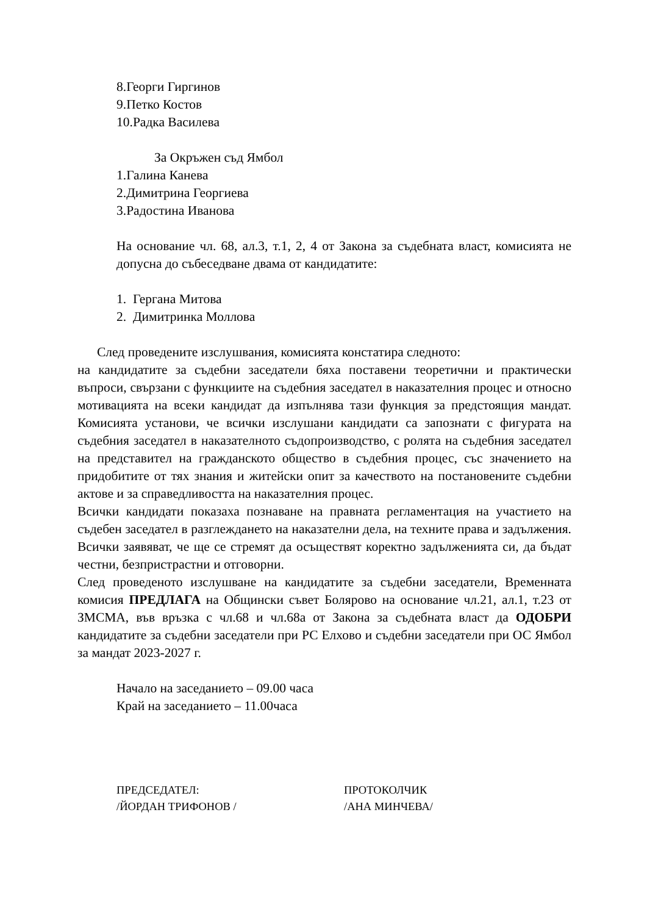8.Георги Гиргинов
9.Петко Костов
10.Радка Василева
За Окръжен съд Ямбол
1.Галина Канева
2.Димитрина Георгиева
3.Радостина Иванова
На основание чл. 68, ал.3, т.1, 2, 4 от Закона за съдебната власт, комисията не допусна до събеседване двама от кандидатите:
1. Гергана Митова
2. Димитринка Моллова
След проведените изслушвания, комисията констатира следното:
на кандидатите за съдебни заседатели бяха поставени теоретични и практически въпроси, свързани с функциите на съдебния заседател в наказателния процес и относно мотивацията на всеки кандидат да изпълнява тази функция за предстоящия мандат. Комисията установи, че всички изслушани кандидати са запознати с фигурата на съдебния заседател в наказателното съдопроизводство, с ролята на съдебния заседател на представител на гражданското общество в съдебния процес, със значението на придобитите от тях знания и житейски опит за качеството на постановените съдебни актове и за справедливостта на наказателния процес.
Всички кандидати показаха познаване на правната регламентация на участието на съдебен заседател в разглеждането на наказателни дела, на техните права и задължения. Всички заявяват, че ще се стремят да осъществят коректно задълженията си, да бъдат честни, безпристрастни и отговорни.
След проведеното изслушване на кандидатите за съдебни заседатели, Временната комисия ПРЕДЛАГА на Общински съвет Болярово на основание чл.21, ал.1, т.23 от ЗМСМА, във връзка с чл.68 и чл.68а от Закона за съдебната власт да ОДОБРИ кандидатите за съдебни заседатели при РС Елхово и съдебни заседатели при ОС Ямбол за мандат 2023-2027 г.
Начало на заседанието – 09.00 часа
Край на заседанието – 11.00часа
ПРЕДСЕДАТЕЛ:
/ЙОРДАН ТРИФОНОВ /
ПРОТОКОЛЧИК
/АНА МИНЧЕВА/